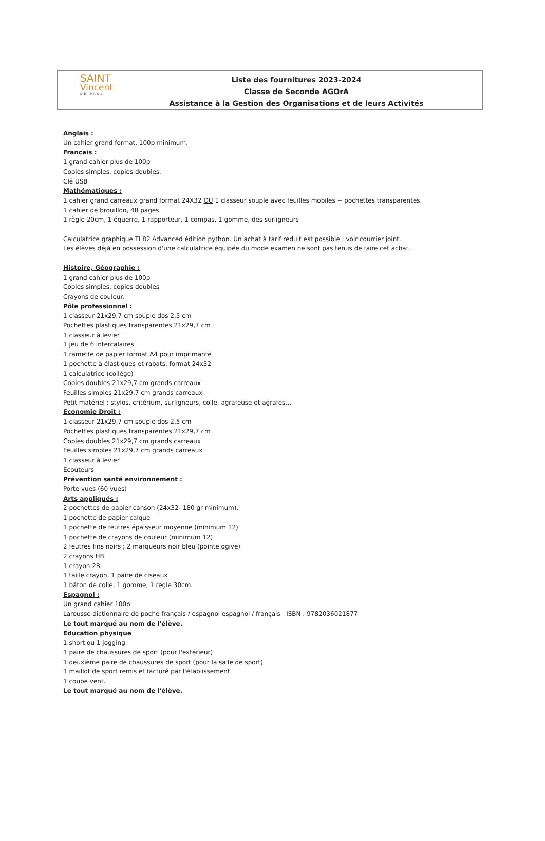SAINT
Vincent
DE PAUL
Liste des fournitures 2023-2024
Classe de Seconde AGOrA
Assistance à la Gestion des Organisations et de leurs Activités
Anglais :
Un cahier grand format, 100p minimum.
Français :
1 grand cahier plus de 100p
Copies simples, copies doubles.
Clé USB
Mathématiques :
1 cahier grand carreaux grand format 24X32 OU 1 classeur souple avec feuilles mobiles + pochettes transparentes.
1 cahier de brouillon, 48 pages
1 règle 20cm, 1 équerre, 1 rapporteur, 1 compas, 1 gomme, des surligneurs
Calculatrice graphique TI 82 Advanced édition python. Un achat à tarif réduit est possible : voir courrier joint.
Les élèves déjà en possession d'une calculatrice équipée du mode examen ne sont pas tenus de faire cet achat.
Histoire, Géographie :
1 grand cahier plus de 100p
Copies simples, copies doubles
Crayons de couleur.
Pôle professionnel :
1 classeur 21x29,7 cm souple dos 2,5 cm
Pochettes plastiques transparentes 21x29,7 cm
1 classeur à levier
1 jeu de 6 intercalaires
1 ramette de papier format A4 pour imprimante
1 pochette à élastiques et rabats, format 24x32
1 calculatrice (collège)
Copies doubles 21x29,7 cm grands carreaux
Feuilles simples 21x29,7 cm grands carreaux
Petit matériel : stylos, critérium, surligneurs, colle, agrafeuse et agrafes…
Economie Droit :
1 classeur 21x29,7 cm souple dos 2,5 cm
Pochettes plastiques transparentes 21x29,7 cm
Copies doubles 21x29,7 cm grands carreaux
Feuilles simples 21x29,7 cm grands carreaux
1 classeur à levier
Ecouteurs
Prévention santé environnement :
Porte vues (60 vues)
Arts appliqués :
2 pochettes de papier canson (24x32- 180 gr minimum).
1 pochette de papier calque
1 pochette de feutres épaisseur moyenne (minimum 12)
1 pochette de crayons de couleur (minimum 12)
2 feutres fins noirs ; 2 marqueurs noir bleu (pointe ogive)
2 crayons HB
1 crayon 2B
1 taille crayon, 1 paire de ciseaux
1 bâton de colle, 1 gomme, 1 règle 30cm.
Espagnol :
Un grand cahier 100p
Larousse dictionnaire de poche français / espagnol espagnol / français ISBN : 9782036021877
Le tout marqué au nom de l'élève.
Education physique
1 short ou 1 jogging
1 paire de chaussures de sport (pour l'extérieur)
1 deuxième paire de chaussures de sport (pour la salle de sport)
1 maillot de sport remis et facturé par l'établissement.
1 coupe vent.
Le tout marqué au nom de l'élève.